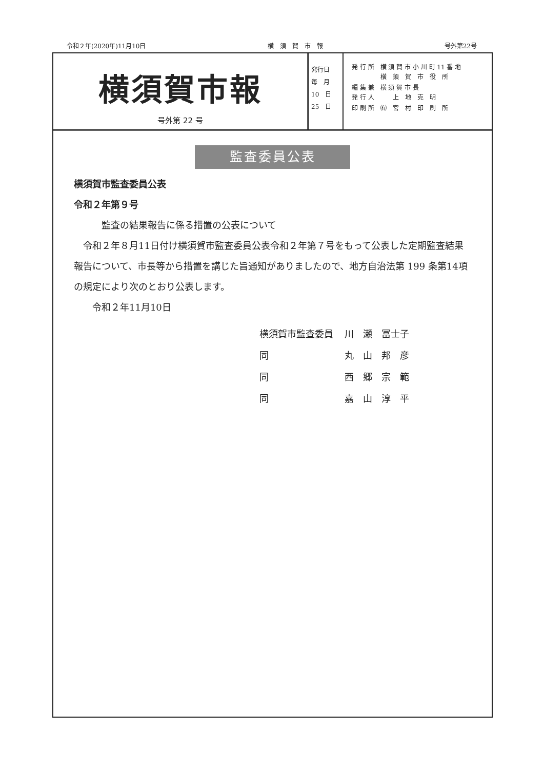令和２年(2020年)11月10日 横　須　賀　市　報 号外第22号
横須賀市報
号外第 22 号
発行日
毎　月
10　日
25　日
| 発 行 所 | 横 須 賀 市 小 川 町 11 番 地 横 須 賀 市 役 所 |
| 編 集 兼 発 行 人 | 横 須 賀 市 長 上 地 克 明 |
| 印 刷 所 | ㈲ 宮 村 印 刷 所 |
監査委員公表
横須賀市監査委員公表
令和２年第９号
　　　監査の結果報告に係る措置の公表について
　令和２年８月11日付け横須賀市監査委員公表令和２年第７号をもって公表した定期監査結果報告について、市長等から措置を講じた旨通知がありましたので、地方自治法第 199 条第14項の規定により次のとおり公表します。
　　令和２年11月10日
| 横須賀市監査委員 | 川 瀬 冨士子 |
| 同 | 丸 山 邦 彦 |
| 同 | 西 郷 宗 範 |
| 同 | 嘉 山 淳 平 |